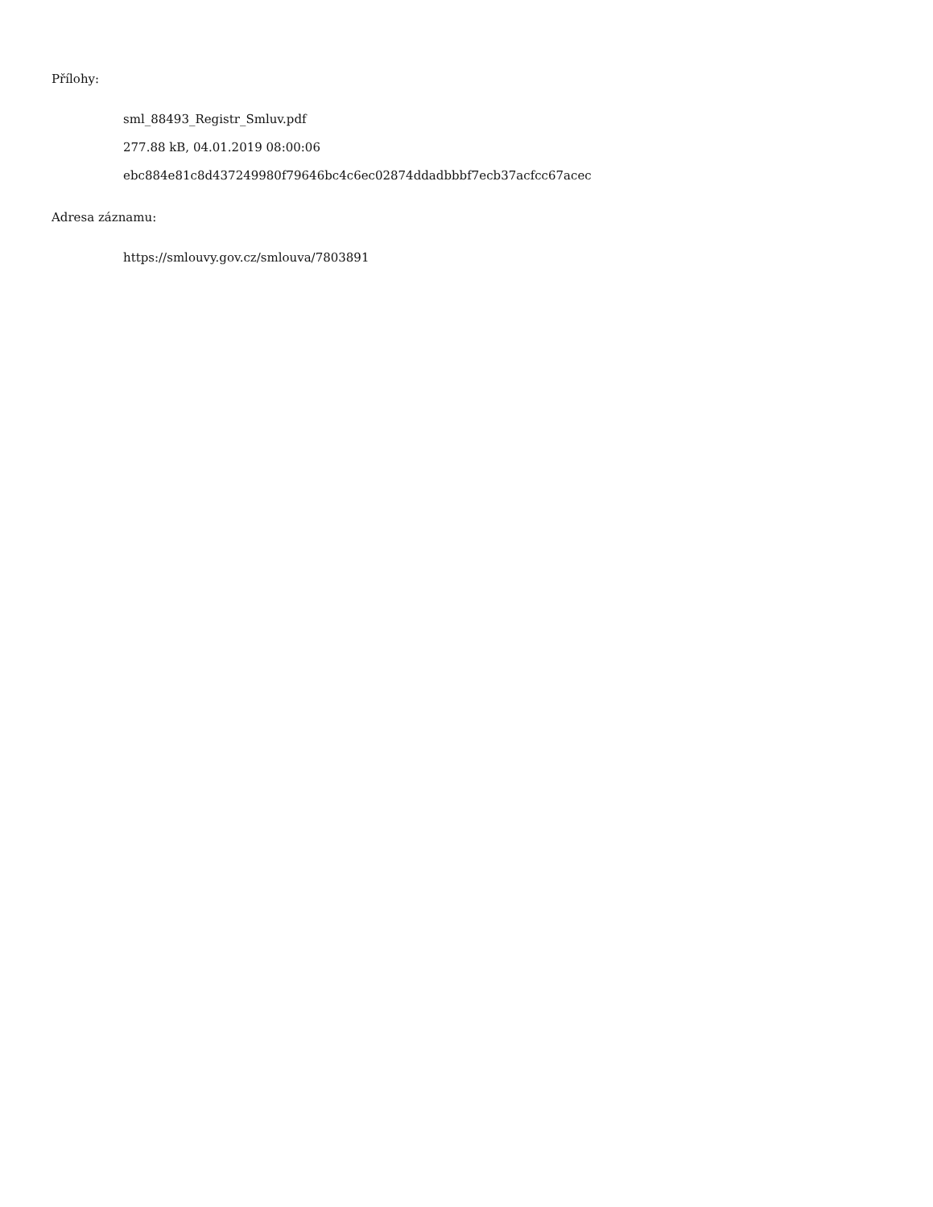Přílohy:
sml_88493_Registr_Smluv.pdf
277.88 kB, 04.01.2019 08:00:06
ebc884e81c8d437249980f79646bc4c6ec02874ddadbbbf7ecb37acfcc67acec
Adresa záznamu:
https://smlouvy.gov.cz/smlouva/7803891